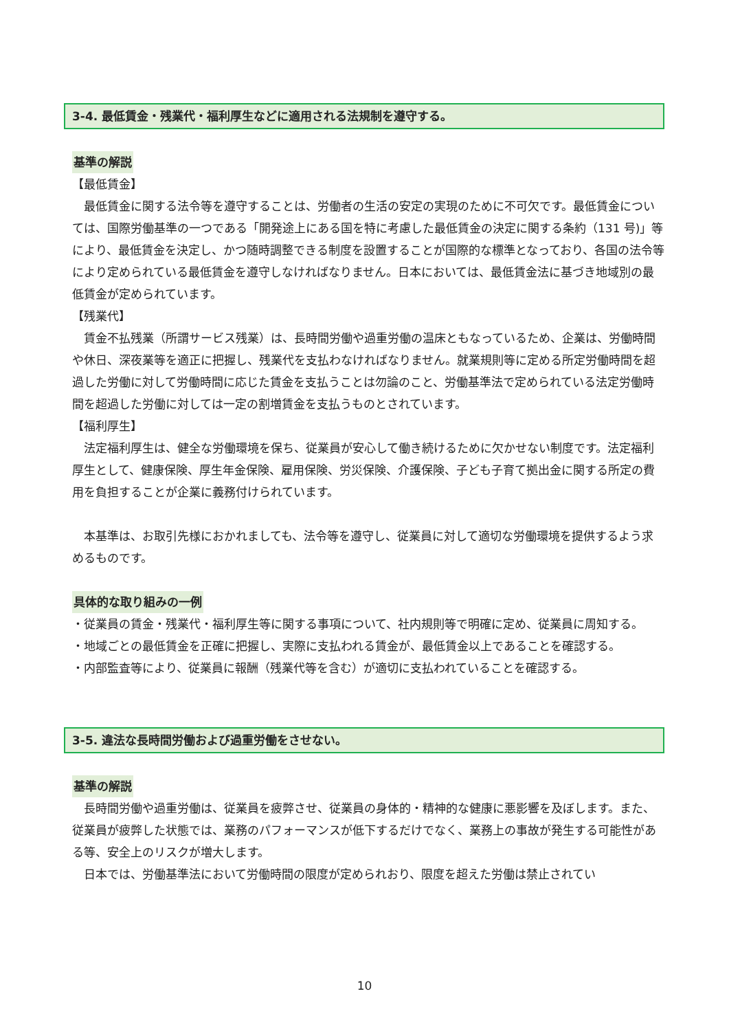3-4. 最低賃金・残業代・福利厚生などに適用される法規制を遵守する。
基準の解説
【最低賃金】
最低賃金に関する法令等を遵守することは、労働者の生活の安定の実現のために不可欠です。最低賃金については、国際労働基準の一つである「開発途上にある国を特に考慮した最低賃金の決定に関する条約（131 号)」等により、最低賃金を決定し、かつ随時調整できる制度を設置することが国際的な標準となっており、各国の法令等により定められている最低賃金を遵守しなければなりません。日本においては、最低賃金法に基づき地域別の最低賃金が定められています。
【残業代】
賃金不払残業（所謂サービス残業）は、長時間労働や過重労働の温床ともなっているため、企業は、労働時間や休日、深夜業等を適正に把握し、残業代を支払わなければなりません。就業規則等に定める所定労働時間を超過した労働に対して労働時間に応じた賃金を支払うことは勿論のこと、労働基準法で定められている法定労働時間を超過した労働に対しては一定の割増賃金を支払うものとされています。
【福利厚生】
法定福利厚生は、健全な労働環境を保ち、従業員が安心して働き続けるために欠かせない制度です。法定福利厚生として、健康保険、厚生年金保険、雇用保険、労災保険、介護保険、子ども子育て拠出金に関する所定の費用を負担することが企業に義務付けられています。
本基準は、お取引先様におかれましても、法令等を遵守し、従業員に対して適切な労働環境を提供するよう求めるものです。
具体的な取り組みの一例
・従業員の賃金・残業代・福利厚生等に関する事項について、社内規則等で明確に定め、従業員に周知する。
・地域ごとの最低賃金を正確に把握し、実際に支払われる賃金が、最低賃金以上であることを確認する。
・内部監査等により、従業員に報酬（残業代等を含む）が適切に支払われていることを確認する。
3-5. 違法な長時間労働および過重労働をさせない。
基準の解説
長時間労働や過重労働は、従業員を疲弊させ、従業員の身体的・精神的な健康に悪影響を及ぼします。また、従業員が疲弊した状態では、業務のパフォーマンスが低下するだけでなく、業務上の事故が発生する可能性がある等、安全上のリスクが増大します。
日本では、労働基準法において労働時間の限度が定められおり、限度を超えた労働は禁止されてい
10